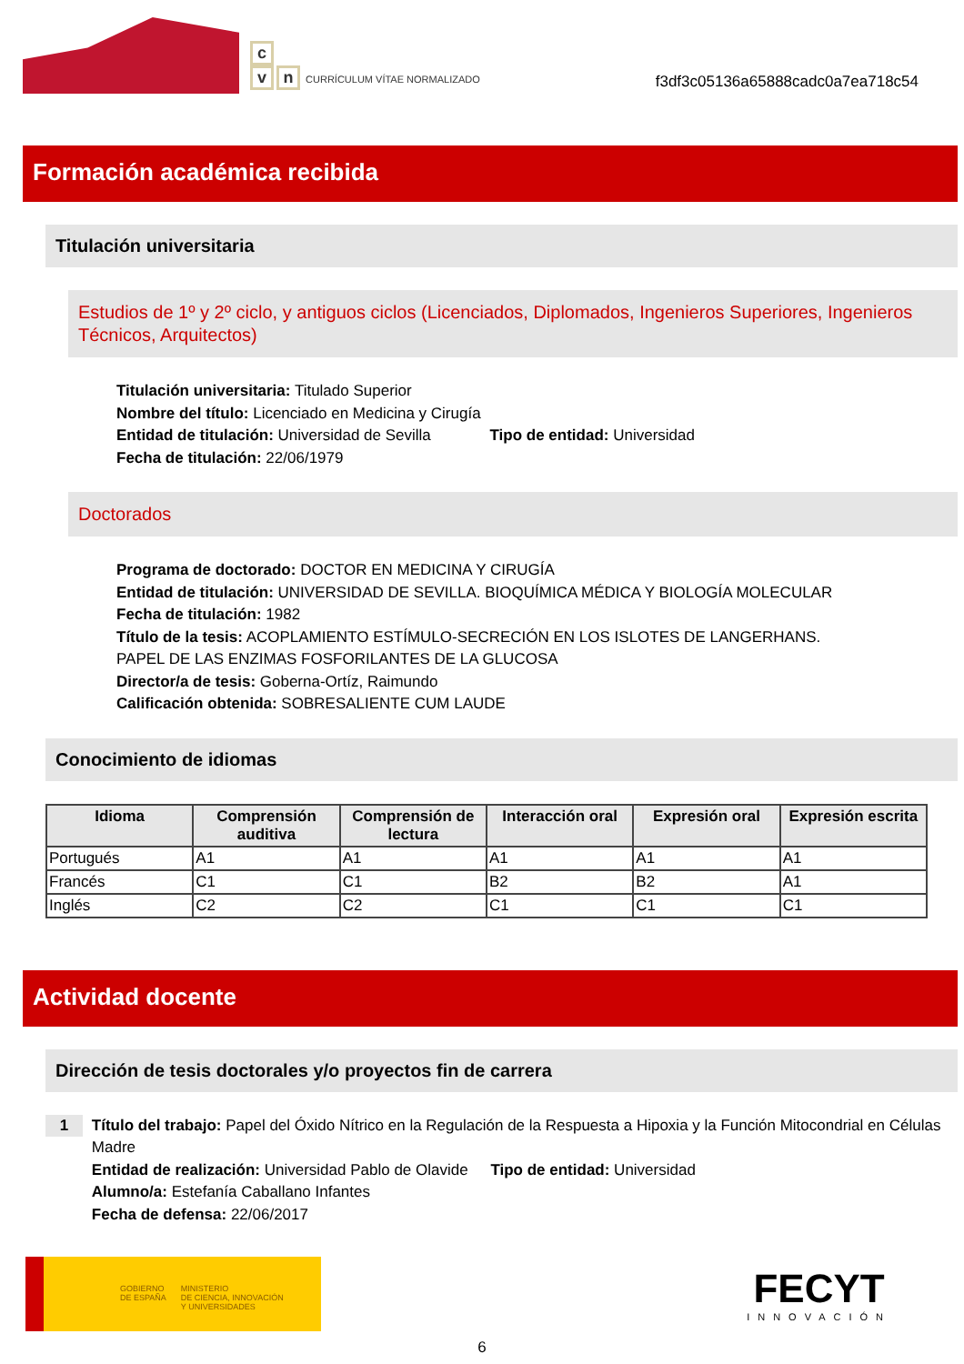c
vn CURRÍCULUM VÍTAE NORMALIZADO
f3df3c05136a65888cadc0a7ea718c54
Formación académica recibida
Titulación universitaria
Estudios de 1º y 2º ciclo, y antiguos ciclos (Licenciados, Diplomados, Ingenieros Superiores, Ingenieros Técnicos, Arquitectos)
Titulación universitaria: Titulado Superior
Nombre del título: Licenciado en Medicina y Cirugía
Entidad de titulación: Universidad de Sevilla Tipo de entidad: Universidad
Fecha de titulación: 22/06/1979
Doctorados
Programa de doctorado: DOCTOR EN MEDICINA Y CIRUGÍA
Entidad de titulación: UNIVERSIDAD DE SEVILLA. BIOQUÍMICA MÉDICA Y BIOLOGÍA MOLECULAR
Fecha de titulación: 1982
Título de la tesis: ACOPLAMIENTO ESTÍMULO-SECRECIÓN EN LOS ISLOTES DE LANGERHANS.
PAPEL DE LAS ENZIMAS FOSFORILANTES DE LA GLUCOSA
Director/a de tesis: Goberna-Ortíz, Raimundo
Calificación obtenida: SOBRESALIENTE CUM LAUDE
Conocimiento de idiomas
| Idioma | Comprensión auditiva | Comprensión de lectura | Interacción oral | Expresión oral | Expresión escrita |
| --- | --- | --- | --- | --- | --- |
| Portugués | A1 | A1 | A1 | A1 | A1 |
| Francés | C1 | C1 | B2 | B2 | A1 |
| Inglés | C2 | C2 | C1 | C1 | C1 |
Actividad docente
Dirección de tesis doctorales y/o proyectos fin de carrera
1
Título del trabajo: Papel del Óxido Nítrico en la Regulación de la Respuesta a Hipoxia y la Función Mitocondrial en Células Madre
Entidad de realización: Universidad Pablo de Olavide Tipo de entidad: Universidad
Alumno/a: Estefanía Caballano Infantes
Fecha de defensa: 22/06/2017
GOBIERNO
DE ESPAÑA
MINISTERIO
DE CIENCIA, INNOVACIÓN
Y UNIVERSIDADES
FECYT
INNOVACIÓN
6